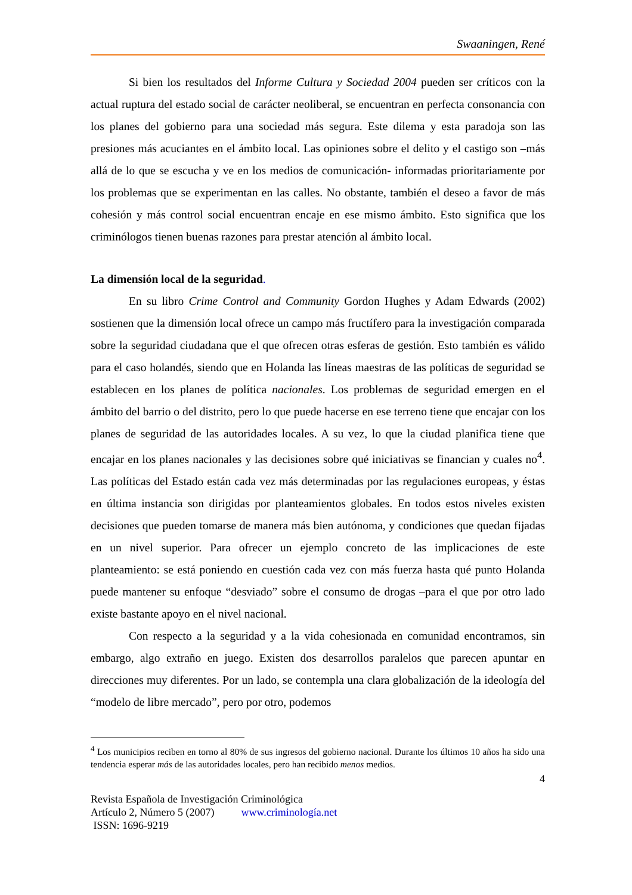Swaaningen, René
Si bien los resultados del Informe Cultura y Sociedad 2004 pueden ser críticos con la actual ruptura del estado social de carácter neoliberal, se encuentran en perfecta consonancia con los planes del gobierno para una sociedad más segura. Este dilema y esta paradoja son las presiones más acuciantes en el ámbito local. Las opiniones sobre el delito y el castigo son –más allá de lo que se escucha y ve en los medios de comunicación- informadas prioritariamente por los problemas que se experimentan en las calles. No obstante, también el deseo a favor de más cohesión y más control social encuentran encaje en ese mismo ámbito. Esto significa que los criminólogos tienen buenas razones para prestar atención al ámbito local.
La dimensión local de la seguridad.
En su libro Crime Control and Community Gordon Hughes y Adam Edwards (2002) sostienen que la dimensión local ofrece un campo más fructífero para la investigación comparada sobre la seguridad ciudadana que el que ofrecen otras esferas de gestión. Esto también es válido para el caso holandés, siendo que en Holanda las líneas maestras de las políticas de seguridad se establecen en los planes de política nacionales. Los problemas de seguridad emergen en el ámbito del barrio o del distrito, pero lo que puede hacerse en ese terreno tiene que encajar con los planes de seguridad de las autoridades locales. A su vez, lo que la ciudad planifica tiene que encajar en los planes nacionales y las decisiones sobre qué iniciativas se financian y cuales no<sup>4</sup>. Las políticas del Estado están cada vez más determinadas por las regulaciones europeas, y éstas en última instancia son dirigidas por planteamientos globales. En todos estos niveles existen decisiones que pueden tomarse de manera más bien autónoma, y condiciones que quedan fijadas en un nivel superior. Para ofrecer un ejemplo concreto de las implicaciones de este planteamiento: se está poniendo en cuestión cada vez con más fuerza hasta qué punto Holanda puede mantener su enfoque “desviado” sobre el consumo de drogas –para el que por otro lado existe bastante apoyo en el nivel nacional.
Con respecto a la seguridad y a la vida cohesionada en comunidad encontramos, sin embargo, algo extraño en juego. Existen dos desarrollos paralelos que parecen apuntar en direcciones muy diferentes. Por un lado, se contempla una clara globalización de la ideología del “modelo de libre mercado”, pero por otro, podemos
<sup>4</sup> Los municipios reciben en torno al 80% de sus ingresos del gobierno nacional. Durante los últimos 10 años ha sido una tendencia esperar más de las autoridades locales, pero han recibido menos medios.
4
Revista Española de Investigación Criminológica
Artículo 2, Número 5 (2007) www.criminología.net
ISSN: 1696-9219